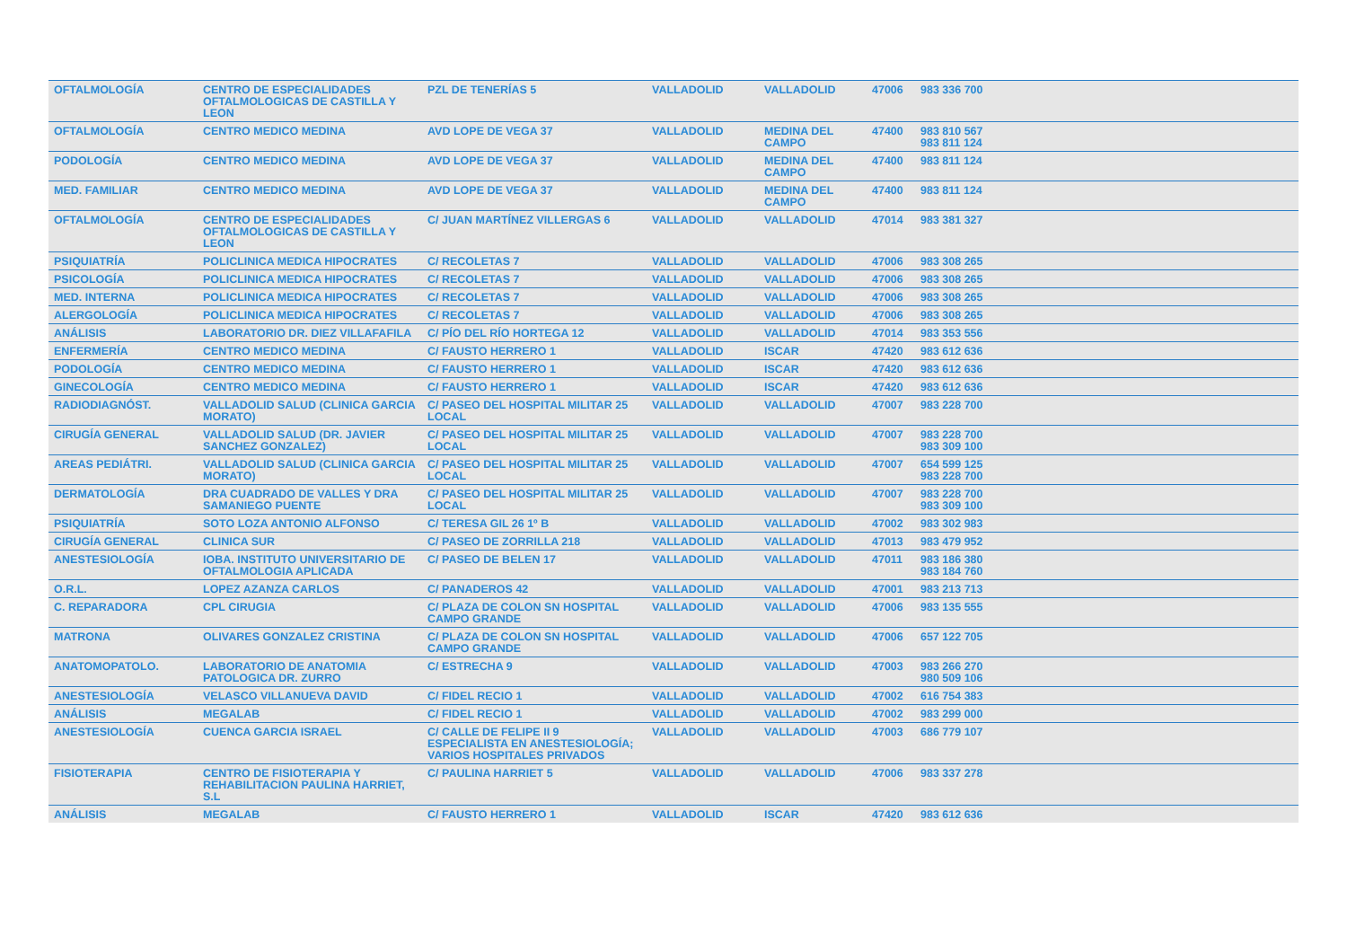| OFTALMOLOGÍA | CENTRO DE ESPECIALIDADES OFTALMOLOGICAS DE CASTILLA Y LEON | PZL DE TENERÍAS 5 | VALLADOLID | VALLADOLID | 47006 | 983 336 700 |
| OFTALMOLOGÍA | CENTRO MEDICO MEDINA | AVD LOPE DE VEGA 37 | VALLADOLID | MEDINA DEL CAMPO | 47400 | 983 810 567 983 811 124 |
| PODOLOGÍA | CENTRO MEDICO MEDINA | AVD LOPE DE VEGA 37 | VALLADOLID | MEDINA DEL CAMPO | 47400 | 983 811 124 |
| MED. FAMILIAR | CENTRO MEDICO MEDINA | AVD LOPE DE VEGA 37 | VALLADOLID | MEDINA DEL CAMPO | 47400 | 983 811 124 |
| OFTALMOLOGÍA | CENTRO DE ESPECIALIDADES OFTALMOLOGICAS DE CASTILLA Y LEON | C/ JUAN MARTÍNEZ VILLERGAS 6 | VALLADOLID | VALLADOLID | 47014 | 983 381 327 |
| PSIQUIATRÍA | POLICLINICA MEDICA HIPOCRATES | C/ RECOLETAS 7 | VALLADOLID | VALLADOLID | 47006 | 983 308 265 |
| PSICOLOGÍA | POLICLINICA MEDICA HIPOCRATES | C/ RECOLETAS 7 | VALLADOLID | VALLADOLID | 47006 | 983 308 265 |
| MED. INTERNA | POLICLINICA MEDICA HIPOCRATES | C/ RECOLETAS 7 | VALLADOLID | VALLADOLID | 47006 | 983 308 265 |
| ALERGOLOGÍA | POLICLINICA MEDICA HIPOCRATES | C/ RECOLETAS 7 | VALLADOLID | VALLADOLID | 47006 | 983 308 265 |
| ANÁLISIS | LABORATORIO DR. DIEZ VILLAFAFILA | C/ PÍO DEL RÍO HORTEGA 12 | VALLADOLID | VALLADOLID | 47014 | 983 353 556 |
| ENFERMERÍA | CENTRO MEDICO MEDINA | C/ FAUSTO HERRERO 1 | VALLADOLID | ISCAR | 47420 | 983 612 636 |
| PODOLOGÍA | CENTRO MEDICO MEDINA | C/ FAUSTO HERRERO 1 | VALLADOLID | ISCAR | 47420 | 983 612 636 |
| GINECOLOGÍA | CENTRO MEDICO MEDINA | C/ FAUSTO HERRERO 1 | VALLADOLID | ISCAR | 47420 | 983 612 636 |
| RADIODIAGNÓST. | VALLADOLID SALUD (CLINICA GARCIA MORATO) | C/ PASEO DEL HOSPITAL MILITAR 25 LOCAL | VALLADOLID | VALLADOLID | 47007 | 983 228 700 |
| CIRUGÍA GENERAL | VALLADOLID SALUD (DR. JAVIER SANCHEZ GONZALEZ) | C/ PASEO DEL HOSPITAL MILITAR 25 LOCAL | VALLADOLID | VALLADOLID | 47007 | 983 228 700 983 309 100 |
| AREAS PEDIÁTRI. | VALLADOLID SALUD (CLINICA GARCIA MORATO) | C/ PASEO DEL HOSPITAL MILITAR 25 LOCAL | VALLADOLID | VALLADOLID | 47007 | 654 599 125 983 228 700 |
| DERMATOLOGÍA | DRA CUADRADO DE VALLES Y DRA SAMANIEGO PUENTE | C/ PASEO DEL HOSPITAL MILITAR 25 LOCAL | VALLADOLID | VALLADOLID | 47007 | 983 228 700 983 309 100 |
| PSIQUIATRÍA | SOTO LOZA ANTONIO ALFONSO | C/ TERESA GIL 26 1º B | VALLADOLID | VALLADOLID | 47002 | 983 302 983 |
| CIRUGÍA GENERAL | CLINICA SUR | C/ PASEO DE ZORRILLA 218 | VALLADOLID | VALLADOLID | 47013 | 983 479 952 |
| ANESTESIOLOGÍA | IOBA. INSTITUTO UNIVERSITARIO DE OFTALMOLOGIA APLICADA | C/ PASEO DE BELEN 17 | VALLADOLID | VALLADOLID | 47011 | 983 186 380 983 184 760 |
| O.R.L. | LOPEZ AZANZA CARLOS | C/ PANADEROS 42 | VALLADOLID | VALLADOLID | 47001 | 983 213 713 |
| C. REPARADORA | CPL CIRUGIA | C/ PLAZA DE COLON SN HOSPITAL CAMPO GRANDE | VALLADOLID | VALLADOLID | 47006 | 983 135 555 |
| MATRONA | OLIVARES GONZALEZ CRISTINA | C/ PLAZA DE COLON SN HOSPITAL CAMPO GRANDE | VALLADOLID | VALLADOLID | 47006 | 657 122 705 |
| ANATOMOPATOLO. | LABORATORIO DE ANATOMIA PATOLOGICA DR. ZURRO | C/ ESTRECHA 9 | VALLADOLID | VALLADOLID | 47003 | 983 266 270 980 509 106 |
| ANESTESIOLOGÍA | VELASCO VILLANUEVA DAVID | C/ FIDEL RECIO 1 | VALLADOLID | VALLADOLID | 47002 | 616 754 383 |
| ANÁLISIS | MEGALAB | C/ FIDEL RECIO 1 | VALLADOLID | VALLADOLID | 47002 | 983 299 000 |
| ANESTESIOLOGÍA | CUENCA GARCIA ISRAEL | C/ CALLE DE FELIPE II 9 ESPECIALISTA EN ANESTESIOLOGÍA; VARIOS HOSPITALES PRIVADOS | VALLADOLID | VALLADOLID | 47003 | 686 779 107 |
| FISIOTERAPIA | CENTRO DE FISIOTERAPIA Y REHABILITACION PAULINA HARRIET, S.L | C/ PAULINA HARRIET 5 | VALLADOLID | VALLADOLID | 47006 | 983 337 278 |
| ANÁLISIS | MEGALAB | C/ FAUSTO HERRERO 1 | VALLADOLID | ISCAR | 47420 | 983 612 636 |